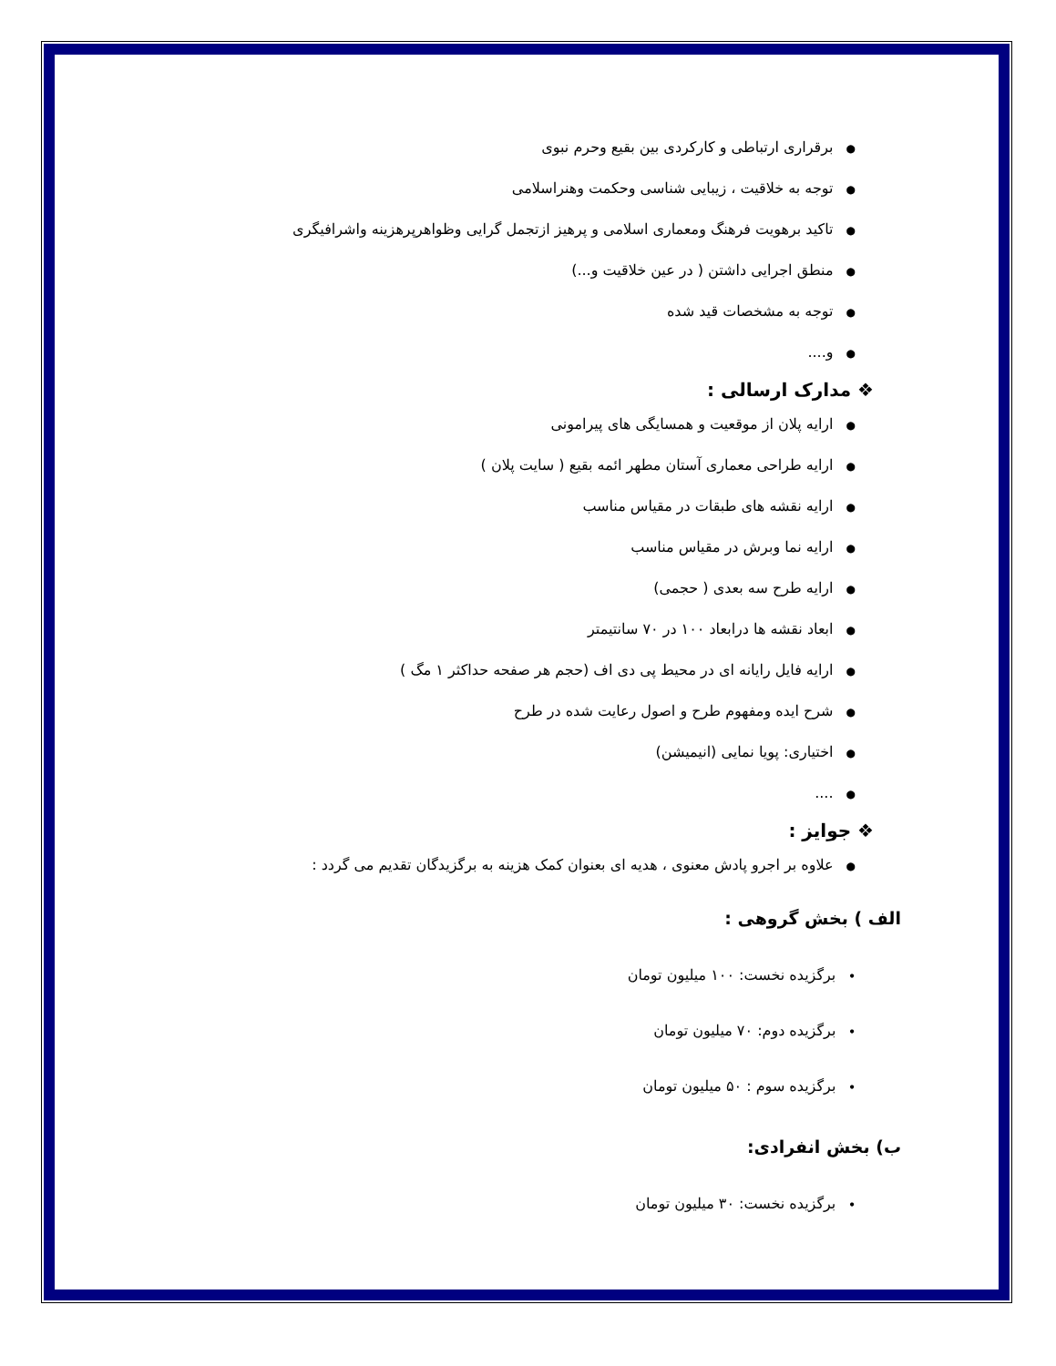●برقراری ارتباطی و کارکردی بین بقیع وحرم نبوی
●توجه به خلاقیت ، زیبایی شناسی وحکمت وهنراسلامی
●تاکید برهویت فرهنگ ومعماری اسلامی و پرهیز ازتجمل گرایی وظواهرپرهزینه واشرافیگری
●منطق اجرایی داشتن ( در عین خلاقیت و...)
●توجه به مشخصات قید شده
●و....
❖ مدارک ارسالی :
●ارایه پلان از موقعیت و همسایگی های پیرامونی
●ارایه طراحی معماری آستان مطهر ائمه بقیع ( سایت پلان )
●ارایه نقشه های طبقات در مقیاس مناسب
●ارایه نما وبرش در مقیاس مناسب
●ارایه طرح سه بعدی ( حجمی)
●ابعاد نقشه ها درابعاد ۱۰۰ در ۷۰ سانتیمتر
●ارایه فایل رایانه ای در محیط پی دی اف (حجم هر صفحه حداکثر ۱ مگ )
●شرح ایده ومفهوم طرح و اصول رعایت شده در طرح
●اختیاری: پویا نمایی (انیمیشن)
●....
❖ جوایز :
●علاوه بر اجرو پادش معنوی ، هدیه ای بعنوان کمک هزینه به برگزیدگان تقدیم می گردد :
الف ) بخش گروهی :
•برگزیده نخست: ۱۰۰ میلیون تومان
•برگزیده دوم: ۷۰ میلیون تومان
•برگزیده سوم : ۵۰ میلیون تومان
ب) بخش انفرادی:
•برگزیده نخست: ۳۰ میلیون تومان